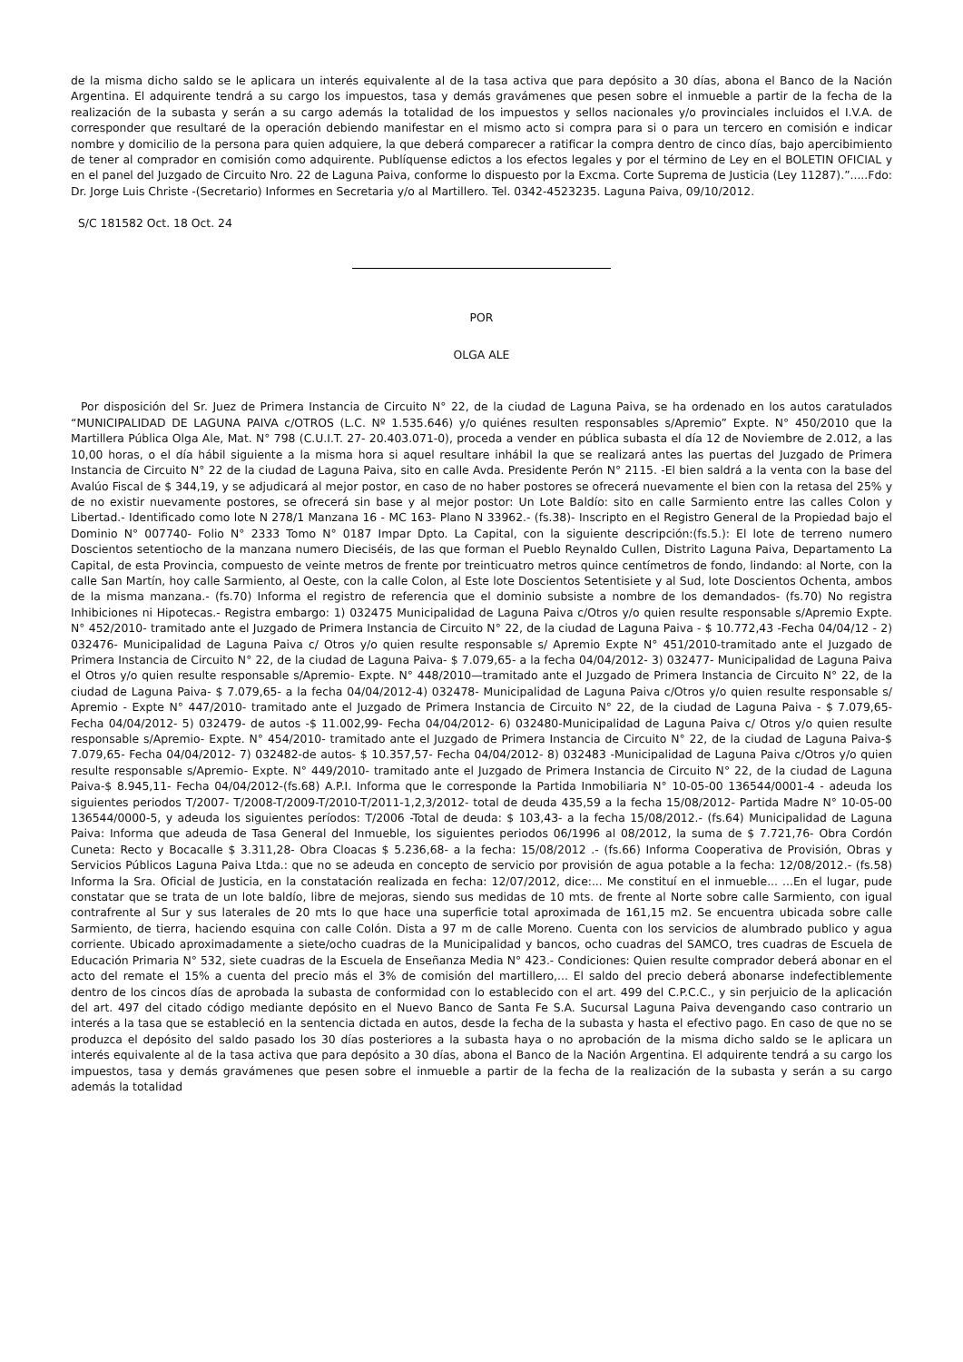de la misma dicho saldo se le aplicara un interés equivalente al de la tasa activa que para depósito a 30 días, abona el Banco de la Nación Argentina. El adquirente tendrá a su cargo los impuestos, tasa y demás gravámenes que pesen sobre el inmueble a partir de la fecha de la realización de la subasta y serán a su cargo además la totalidad de los impuestos y sellos nacionales y/o provinciales incluidos el I.V.A. de corresponder que resultaré de la operación debiendo manifestar en el mismo acto si compra para si o para un tercero en comisión e indicar nombre y domicilio de la persona para quien adquiere, la que deberá comparecer a ratificar la compra dentro de cinco días, bajo apercibimiento de tener al comprador en comisión como adquirente. Publíquense edictos a los efectos legales y por el término de Ley en el BOLETIN OFICIAL y en el panel del Juzgado de Circuito Nro. 22 de Laguna Paiva, conforme lo dispuesto por la Excma. Corte Suprema de Justicia (Ley 11287).”.....Fdo: Dr. Jorge Luis Christe -(Secretario) Informes en Secretaria y/o al Martillero. Tel. 0342-4523235. Laguna Paiva, 09/10/2012.
S/C 181582 Oct. 18 Oct. 24
POR
OLGA ALE
Por disposición del Sr. Juez de Primera Instancia de Circuito N° 22, de la ciudad de Laguna Paiva, se ha ordenado en los autos caratulados “MUNICIPALIDAD DE LAGUNA PAIVA c/OTROS (L.C. Nº 1.535.646) y/o quiénes resulten responsables s/Apremio” Expte. N° 450/2010 que la Martillera Pública Olga Ale, Mat. N° 798 (C.U.I.T. 27- 20.403.071-0), proceda a vender en pública subasta el día 12 de Noviembre de 2.012, a las 10,00 horas, o el día hábil siguiente a la misma hora si aquel resultare inhábil la que se realizará antes las puertas del Juzgado de Primera Instancia de Circuito N° 22 de la ciudad de Laguna Paiva, sito en calle Avda. Presidente Perón N° 2115. -El bien saldrá a la venta con la base del Avalúo Fiscal de $ 344,19, y se adjudicará al mejor postor, en caso de no haber postores se ofrecerá nuevamente el bien con la retasa del 25% y de no existir nuevamente postores, se ofrecerá sin base y al mejor postor: Un Lote Baldío: sito en calle Sarmiento entre las calles Colon y Libertad.- Identificado como lote N 278/1 Manzana 16 - MC 163- Plano N 33962.- (fs.38)- Inscripto en el Registro General de la Propiedad bajo el Dominio N° 007740- Folio N° 2333 Tomo N° 0187 Impar Dpto. La Capital, con la siguiente descripción:(fs.5.): El lote de terreno numero Doscientos setentiocho de la manzana numero Dieciséis, de las que forman el Pueblo Reynaldo Cullen, Distrito Laguna Paiva, Departamento La Capital, de esta Provincia, compuesto de veinte metros de frente por treinticuatro metros quince centímetros de fondo, lindando: al Norte, con la calle San Martín, hoy calle Sarmiento, al Oeste, con la calle Colon, al Este lote Doscientos Setentisiete y al Sud, lote Doscientos Ochenta, ambos de la misma manzana.- (fs.70) Informa el registro de referencia que el dominio subsiste a nombre de los demandados- (fs.70) No registra Inhibiciones ni Hipotecas.- Registra embargo: 1) 032475 Municipalidad de Laguna Paiva c/Otros y/o quien resulte responsable s/Apremio Expte. N° 452/2010- tramitado ante el Juzgado de Primera Instancia de Circuito N° 22, de la ciudad de Laguna Paiva - $ 10.772,43 -Fecha 04/04/12 - 2) 032476- Municipalidad de Laguna Paiva c/ Otros y/o quien resulte responsable s/ Apremio Expte N° 451/2010-tramitado ante el Juzgado de Primera Instancia de Circuito N° 22, de la ciudad de Laguna Paiva- $ 7.079,65- a la fecha 04/04/2012- 3) 032477- Municipalidad de Laguna Paiva el Otros y/o quien resulte responsable s/Apremio- Expte. N° 448/2010—tramitado ante el Juzgado de Primera Instancia de Circuito N° 22, de la ciudad de Laguna Paiva- $ 7.079,65- a la fecha 04/04/2012-4) 032478- Municipalidad de Laguna Paiva c/Otros y/o quien resulte responsable s/ Apremio - Expte N° 447/2010- tramitado ante el Juzgado de Primera Instancia de Circuito N° 22, de la ciudad de Laguna Paiva - $ 7.079,65- Fecha 04/04/2012- 5) 032479- de autos -$ 11.002,99- Fecha 04/04/2012- 6) 032480-Municipalidad de Laguna Paiva c/ Otros y/o quien resulte responsable s/Apremio- Expte. N° 454/2010- tramitado ante el Juzgado de Primera Instancia de Circuito N° 22, de la ciudad de Laguna Paiva-$ 7.079,65- Fecha 04/04/2012- 7) 032482-de autos- $ 10.357,57- Fecha 04/04/2012- 8) 032483 -Municipalidad de Laguna Paiva c/Otros y/o quien resulte responsable s/Apremio- Expte. N° 449/2010- tramitado ante el Juzgado de Primera Instancia de Circuito N° 22, de la ciudad de Laguna Paiva-$ 8.945,11- Fecha 04/04/2012-(fs.68) A.P.I. Informa que le corresponde la Partida Inmobiliaria N° 10-05-00 136544/0001-4 - adeuda los siguientes periodos T/2007- T/2008-T/2009-T/2010-T/2011-1,2,3/2012- total de deuda 435,59 a la fecha 15/08/2012- Partida Madre N° 10-05-00 136544/0000-5, y adeuda los siguientes períodos: T/2006 -Total de deuda: $ 103,43- a la fecha 15/08/2012.- (fs.64) Municipalidad de Laguna Paiva: Informa que adeuda de Tasa General del Inmueble, los siguientes periodos 06/1996 al 08/2012, la suma de $ 7.721,76- Obra Cordón Cuneta: Recto y Bocacalle $ 3.311,28- Obra Cloacas $ 5.236,68- a la fecha: 15/08/2012 .- (fs.66) Informa Cooperativa de Provisión, Obras y Servicios Públicos Laguna Paiva Ltda.: que no se adeuda en concepto de servicio por provisión de agua potable a la fecha: 12/08/2012.- (fs.58) Informa la Sra. Oficial de Justicia, en la constatación realizada en fecha: 12/07/2012, dice:... Me constituí en el inmueble... ...En el lugar, pude constatar que se trata de un lote baldío, libre de mejoras, siendo sus medidas de 10 mts. de frente al Norte sobre calle Sarmiento, con igual contrafrente al Sur y sus laterales de 20 mts lo que hace una superficie total aproximada de 161,15 m2. Se encuentra ubicada sobre calle Sarmiento, de tierra, haciendo esquina con calle Colón. Dista a 97 m de calle Moreno. Cuenta con los servicios de alumbrado publico y agua corriente. Ubicado aproximadamente a siete/ocho cuadras de la Municipalidad y bancos, ocho cuadras del SAMCO, tres cuadras de Escuela de Educación Primaria N° 532, siete cuadras de la Escuela de Enseñanza Media N° 423.- Condiciones: Quien resulte comprador deberá abonar en el acto del remate el 15% a cuenta del precio más el 3% de comisión del martillero,... El saldo del precio deberá abonarse indefectiblemente dentro de los cincos días de aprobada la subasta de conformidad con lo establecido con el art. 499 del C.P.C.C., y sin perjuicio de la aplicación del art. 497 del citado código mediante depósito en el Nuevo Banco de Santa Fe S.A. Sucursal Laguna Paiva devengando caso contrario un interés a la tasa que se estableció en la sentencia dictada en autos, desde la fecha de la subasta y hasta el efectivo pago. En caso de que no se produzca el depósito del saldo pasado los 30 días posteriores a la subasta haya o no aprobación de la misma dicho saldo se le aplicara un interés equivalente al de la tasa activa que para depósito a 30 días, abona el Banco de la Nación Argentina. El adquirente tendrá a su cargo los impuestos, tasa y demás gravámenes que pesen sobre el inmueble a partir de la fecha de la realización de la subasta y serán a su cargo además la totalidad